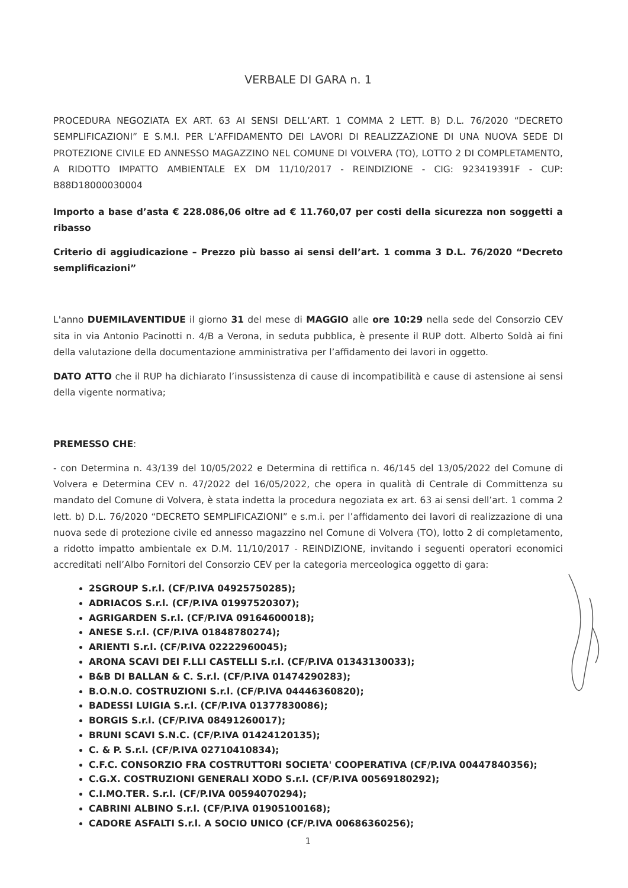VERBALE DI GARA n. 1
PROCEDURA NEGOZIATA EX ART. 63 AI SENSI DELL’ART. 1 COMMA 2 LETT. B) D.L. 76/2020 “DECRETO SEMPLIFICAZIONI” E S.M.I. PER L’AFFIDAMENTO DEI LAVORI DI REALIZZAZIONE DI UNA NUOVA SEDE DI PROTEZIONE CIVILE ED ANNESSO MAGAZZINO NEL COMUNE DI VOLVERA (TO), LOTTO 2 DI COMPLETAMENTO, A RIDOTTO IMPATTO AMBIENTALE EX DM 11/10/2017 - REINDIZIONE - CIG: 923419391F - CUP: B88D18000030004
Importo a base d’asta € 228.086,06 oltre ad € 11.760,07 per costi della sicurezza non soggetti a ribasso
Criterio di aggiudicazione – Prezzo più basso ai sensi dell’art. 1 comma 3 D.L. 76/2020 “Decreto semplificazioni”
L'anno DUEMILAVENTIDUE il giorno 31 del mese di MAGGIO alle ore 10:29 nella sede del Consorzio CEV sita in via Antonio Pacinotti n. 4/B a Verona, in seduta pubblica, è presente il RUP dott. Alberto Soldà ai fini della valutazione della documentazione amministrativa per l’affidamento dei lavori in oggetto.
DATO ATTO che il RUP ha dichiarato l’insussistenza di cause di incompatibilità e cause di astensione ai sensi della vigente normativa;
PREMESSO CHE:
- con Determina n. 43/139 del 10/05/2022 e Determina di rettifica n. 46/145 del 13/05/2022 del Comune di Volvera e Determina CEV n. 47/2022 del 16/05/2022, che opera in qualità di Centrale di Committenza su mandato del Comune di Volvera, è stata indetta la procedura negoziata ex art. 63 ai sensi dell’art. 1 comma 2 lett. b) D.L. 76/2020 “DECRETO SEMPLIFICAZIONI” e s.m.i. per l’affidamento dei lavori di realizzazione di una nuova sede di protezione civile ed annesso magazzino nel Comune di Volvera (TO), lotto 2 di completamento, a ridotto impatto ambientale ex D.M. 11/10/2017 - REINDIZIONE, invitando i seguenti operatori economici accreditati nell’Albo Fornitori del Consorzio CEV per la categoria merceologica oggetto di gara:
2SGROUP S.r.l. (CF/P.IVA 04925750285);
ADRIACOS S.r.l. (CF/P.IVA 01997520307);
AGRIGARDEN S.r.l. (CF/P.IVA 09164600018);
ANESE S.r.l. (CF/P.IVA 01848780274);
ARIENTI S.r.l. (CF/P.IVA 02222960045);
ARONA SCAVI DEI F.LLI CASTELLI S.r.l. (CF/P.IVA 01343130033);
B&B DI BALLAN & C. S.r.l. (CF/P.IVA 01474290283);
B.O.N.O. COSTRUZIONI S.r.l. (CF/P.IVA 04446360820);
BADESSI LUIGIA S.r.l. (CF/P.IVA 01377830086);
BORGIS S.r.l. (CF/P.IVA 08491260017);
BRUNI SCAVI S.N.C. (CF/P.IVA 01424120135);
C. & P. S.r.l. (CF/P.IVA 02710410834);
C.F.C. CONSORZIO FRA COSTRUTTORI SOCIETA' COOPERATIVA (CF/P.IVA 00447840356);
C.G.X. COSTRUZIONI GENERALI XODO S.r.l. (CF/P.IVA 00569180292);
C.I.MO.TER. S.r.l. (CF/P.IVA 00594070294);
CABRINI ALBINO S.r.l. (CF/P.IVA 01905100168);
CADORE ASFALTI S.r.l. A SOCIO UNICO (CF/P.IVA 00686360256);
1